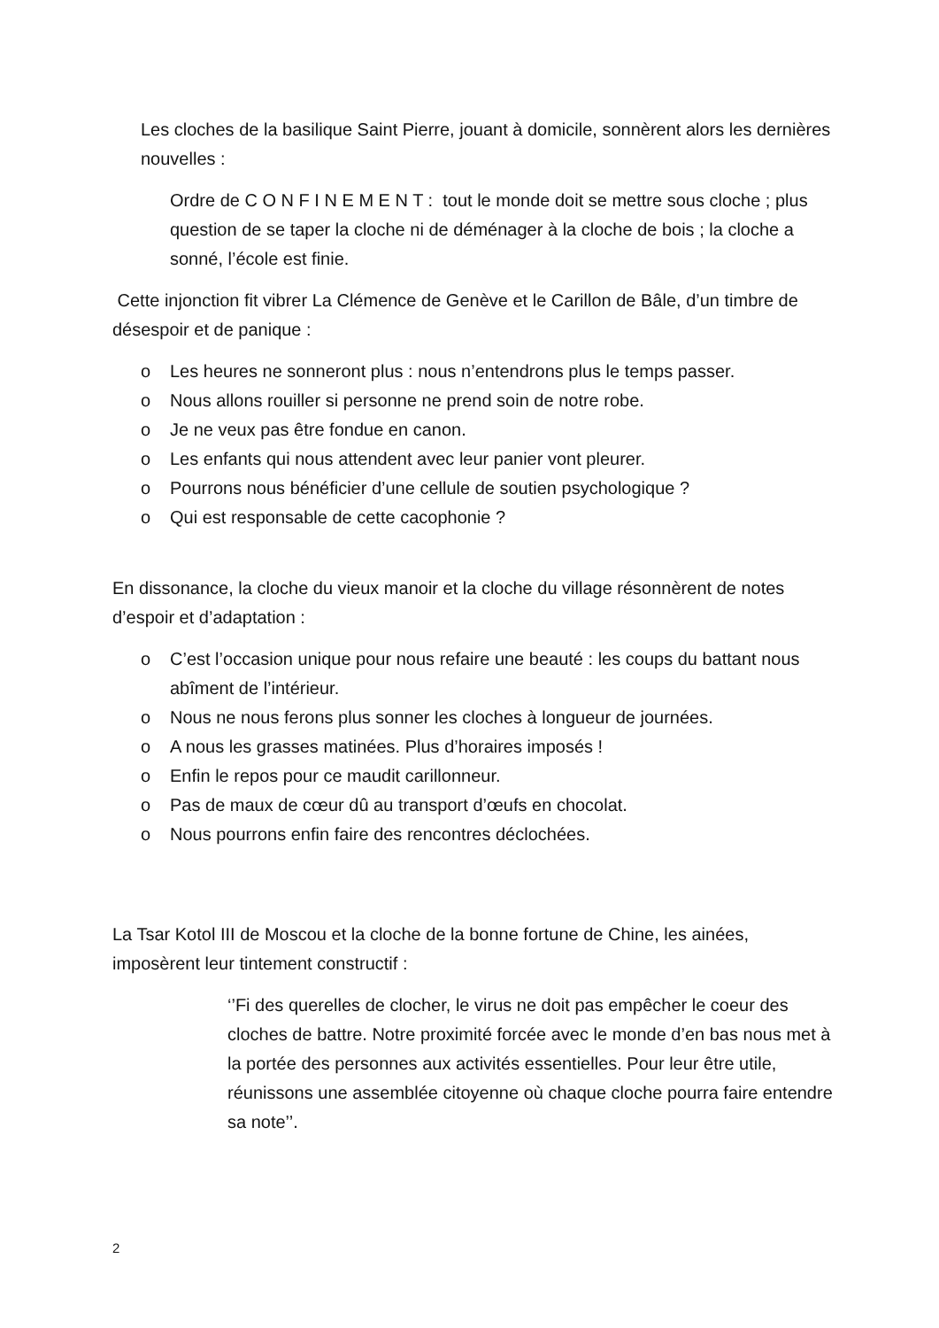Les cloches de la basilique Saint Pierre, jouant à domicile, sonnèrent alors les dernières nouvelles :
Ordre de C O N F I N E M E N T : tout le monde doit se mettre sous cloche ; plus question de se taper la cloche ni de déménager à la cloche de bois ; la cloche a sonné, l’école est finie.
Cette injonction fit vibrer La Clémence de Genève et le Carillon de Bâle, d’un timbre de désespoir et de panique :
o Les heures ne sonneront plus : nous n’entendrons plus le temps passer.
o Nous allons rouiller si personne ne prend soin de notre robe.
o Je ne veux pas être fondue en canon.
o Les enfants qui nous attendent avec leur panier vont pleurer.
o Pourrons nous bénéficier d’une cellule de soutien psychologique ?
o Qui est responsable de cette cacophonie ?
En dissonance, la cloche du vieux manoir et la cloche du village résonnèrent de notes d’espoir et d’adaptation :
o C’est l’occasion unique pour nous refaire une beauté : les coups du battant nous abîment de l’intérieur.
o Nous ne nous ferons plus sonner les cloches à longueur de journées.
o A nous les grasses matinées. Plus d’horaires imposés !
o Enfin le repos pour ce maudit carillonneur.
o Pas de maux de cœur dû au transport d’œufs en chocolat.
o Nous pourrons enfin faire des rencontres déclochées.
La Tsar Kotol III de Moscou et la cloche de la bonne fortune de Chine, les ainées, imposèrent leur tintement constructif :
‘’Fi des querelles de clocher, le virus ne doit pas empêcher le coeur des cloches de battre. Notre proximité forcée avec le monde d’en bas nous met à la portée des personnes aux activités essentielles. Pour leur être utile, réunissons une assemblée citoyenne où chaque cloche pourra faire entendre sa note’’.
2